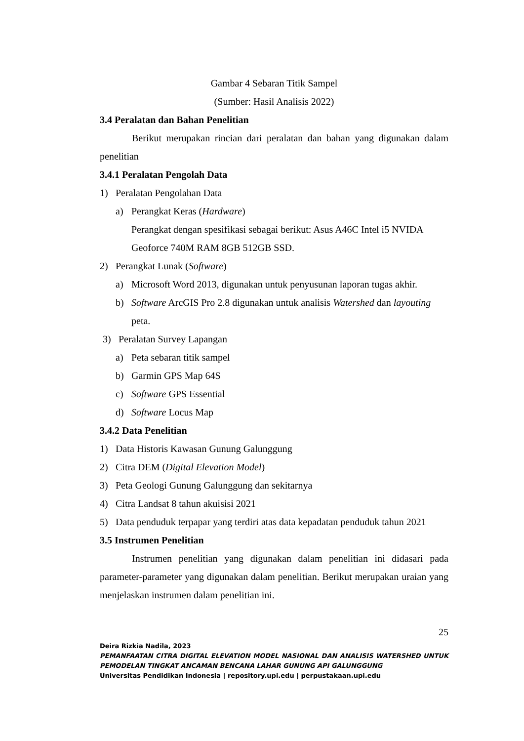Gambar 4 Sebaran Titik Sampel
(Sumber: Hasil Analisis 2022)
3.4 Peralatan dan Bahan Penelitian
Berikut merupakan rincian dari peralatan dan bahan yang digunakan dalam penelitian
3.4.1 Peralatan Pengolah Data
1) Peralatan Pengolahan Data
a) Perangkat Keras (Hardware)
Perangkat dengan spesifikasi sebagai berikut: Asus A46C Intel i5 NVIDA Geoforce 740M RAM 8GB 512GB SSD.
2) Perangkat Lunak (Software)
a) Microsoft Word 2013, digunakan untuk penyusunan laporan tugas akhir.
b) Software ArcGIS Pro 2.8 digunakan untuk analisis Watershed dan layouting peta.
3) Peralatan Survey Lapangan
a) Peta sebaran titik sampel
b) Garmin GPS Map 64S
c) Software GPS Essential
d) Software Locus Map
3.4.2 Data Penelitian
1) Data Historis Kawasan Gunung Galunggung
2) Citra DEM (Digital Elevation Model)
3) Peta Geologi Gunung Galunggung dan sekitarnya
4) Citra Landsat 8 tahun akuisisi 2021
5) Data penduduk terpapar yang terdiri atas data kepadatan penduduk tahun 2021
3.5 Instrumen Penelitian
Instrumen penelitian yang digunakan dalam penelitian ini didasari pada parameter-parameter yang digunakan dalam penelitian. Berikut merupakan uraian yang menjelaskan instrumen dalam penelitian ini.
25
Deira Rizkia Nadila, 2023
PEMANFAATAN CITRA DIGITAL ELEVATION MODEL NASIONAL DAN ANALISIS WATERSHED UNTUK PEMODELAN TINGKAT ANCAMAN BENCANA LAHAR GUNUNG API GALUNGGUNG
Universitas Pendidikan Indonesia | repository.upi.edu | perpustakaan.upi.edu